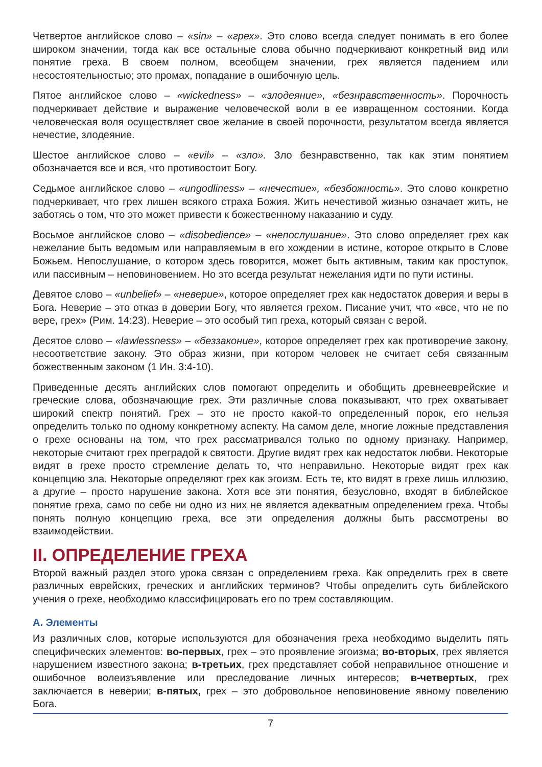Четвертое английское слово – «sin» – «грех». Это слово всегда следует понимать в его более широком значении, тогда как все остальные слова обычно подчеркивают конкретный вид или понятие греха. В своем полном, всеобщем значении, грех является падением или несостоятельностью; это промах, попадание в ошибочную цель.
Пятое английское слово – «wickedness» – «злодеяние», «безнравственность». Порочность подчеркивает действие и выражение человеческой воли в ее извращенном состоянии. Когда человеческая воля осуществляет свое желание в своей порочности, результатом всегда является нечестие, злодеяние.
Шестое английское слово – «evil» – «зло». Зло безнравственно, так как этим понятием обозначается все и вся, что противостоит Богу.
Седьмое английское слово – «ungodliness» – «нечестие», «безбожность». Это слово конкретно подчеркивает, что грех лишен всякого страха Божия. Жить нечестивой жизнью означает жить, не заботясь о том, что это может привести к божественному наказанию и суду.
Восьмое английское слово – «disobedience» – «непослушание». Это слово определяет грех как нежелание быть ведомым или направляемым в его хождении в истине, которое открыто в Слове Божьем. Непослушание, о котором здесь говорится, может быть активным, таким как проступок, или пассивным – неповиновением. Но это всегда результат нежелания идти по пути истины.
Девятое слово – «unbelief» – «неверие», которое определяет грех как недостаток доверия и веры в Бога. Неверие – это отказ в доверии Богу, что является грехом. Писание учит, что «все, что не по вере, грех» (Рим. 14:23). Неверие – это особый тип греха, который связан с верой.
Десятое слово – «lawlessness» – «беззаконие», которое определяет грех как противоречие закону, несоответствие закону. Это образ жизни, при котором человек не считает себя связанным божественным законом (1 Ин. 3:4-10).
Приведенные десять английских слов помогают определить и обобщить древнееврейские и греческие слова, обозначающие грех. Эти различные слова показывают, что грех охватывает широкий спектр понятий. Грех – это не просто какой-то определенный порок, его нельзя определить только по одному конкретному аспекту. На самом деле, многие ложные представления о грехе основаны на том, что грех рассматривался только по одному признаку. Например, некоторые считают грех преградой к святости. Другие видят грех как недостаток любви. Некоторые видят в грехе просто стремление делать то, что неправильно. Некоторые видят грех как концепцию зла. Некоторые определяют грех как эгоизм. Есть те, кто видят в грехе лишь иллюзию, а другие – просто нарушение закона. Хотя все эти понятия, безусловно, входят в библейское понятие греха, само по себе ни одно из них не является адекватным определением греха. Чтобы понять полную концепцию греха, все эти определения должны быть рассмотрены во взаимодействии.
II. ОПРЕДЕЛЕНИЕ ГРЕХА
Второй важный раздел этого урока связан с определением греха. Как определить грех в свете различных еврейских, греческих и английских терминов? Чтобы определить суть библейского учения о грехе, необходимо классифицировать его по трем составляющим.
А. Элементы
Из различных слов, которые используются для обозначения греха необходимо выделить пять специфических элементов: во-первых, грех – это проявление эгоизма; во-вторых, грех является нарушением известного закона; в-третьих, грех представляет собой неправильное отношение и ошибочное волеизъявление или преследование личных интересов; в-четвертых, грех заключается в неверии; в-пятых, грех – это добровольное неповиновение явному повелению Бога.
7